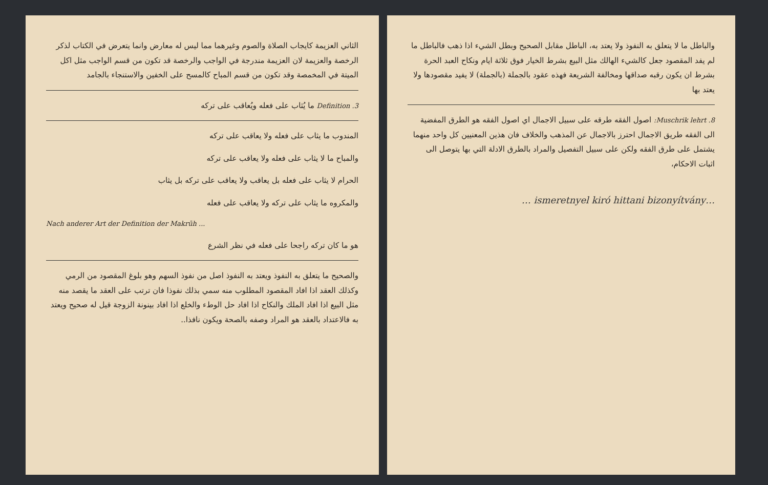الثاني العزيمة كايجاب الصلاة والصوم وغيرهما مما ليس له معارض وانما يتعرض في الكتاب لذكر الرخصة والعزيمة لان العزيمة مندرجة في الواجب والرخصة قد تكون من قسم الواجب مثل اكل الميتة في المخمصة وقد تكون من قسم المباح كالمسح على الخفين والاستنجاء بالجامد
3. Definition ما يُثاب على فعله ويُعاقب على تركه
المندوب ما يثاب على فعله ولا يعاقب على تركه
والمباح ما لا يثاب على فعله ولا يعاقب على تركه
الحرام لا يثاب على فعله بل يعاقب ولا يعاقب على تركه بل يثاب
والمكروه ما يثاب على تركه ولا يعاقب على فعله
Nach anderer Art der Definition der Makrūh ...
هو ما كان تركه راجحا على فعله في نظر الشرع
والصحيح ما يتعلق به النفوذ ويعتد به النفوذ اصل من نفوذ السهم وهو بلوغ المقصود من الرمي وكذلك العقد اذا افاد المقصود المطلوب منه سمي بذلك نفوذا فان ترتب على العقد ما يقصد منه مثل البيع اذا افاد الملك والنكاح اذا افاد حل الوطء والخلع اذا افاد بينونة الزوجة قيل له صحيح ويعتد به فالاعتداد بالعقد هو المراد وصفه بالصحة ويكون نافذا..
والباطل ما لا يتعلق به النفوذ ولا يعتد به، الباطل مقابل الصحيح وبطل الشيء اذا ذهب فالباطل ما لم يفد المقصود جعل كالشيء الهالك مثل البيع بشرط الخيار فوق ثلاثة ايام ونكاح العبد الحرة بشرط ان يكون رقبه صداقها ومخالفة الشريعة فهذه عقود بالجملة (بالجملة) لا يفيد مقصودها ولا يعتد بها
8. Muschrik lehrt: اصول الفقه طرقه على سبيل الاجمال اي اصول الفقه هو الطرق المفضية الى الفقه طريق الاجمال احترز بالاجمال عن المذهب والخلاف فان هذين المعنيين كل واحد منهما يشتمل على طرق الفقه ولكن على سبيل التفصيل والمراد بالطرق الادلة التي بها يتوصل الى اثبات الاحكام،
… ismeretnyel kiró hittani bizonyítvány…